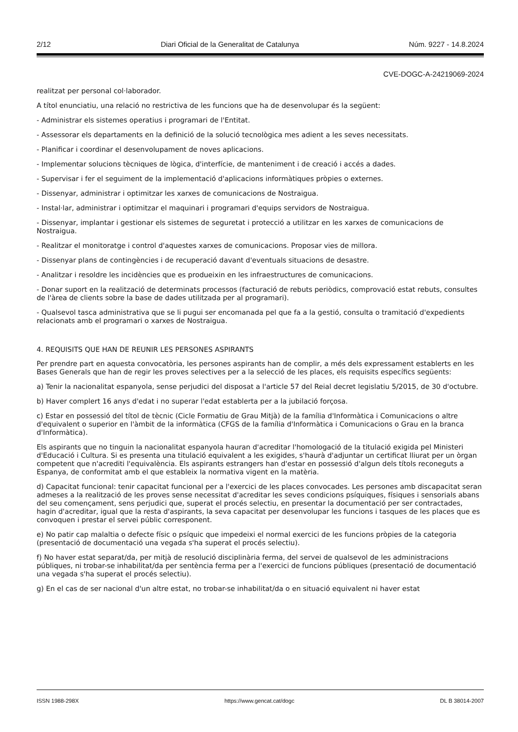2/12 Diari Oficial de la Generalitat de Catalunya Núm. 9227 - 14.8.2024
CVE-DOGC-A-24219069-2024
realitzat per personal col·laborador.
A títol enunciatiu, una relació no restrictiva de les funcions que ha de desenvolupar és la següent:
- Administrar els sistemes operatius i programari de l'Entitat.
- Assessorar els departaments en la definició de la solució tecnològica mes adient a les seves necessitats.
- Planificar i coordinar el desenvolupament de noves aplicacions.
- Implementar solucions tècniques de lògica, d'interfície, de manteniment i de creació i accés a dades.
- Supervisar i fer el seguiment de la implementació d'aplicacions informàtiques pròpies o externes.
- Dissenyar, administrar i optimitzar les xarxes de comunicacions de Nostraigua.
- Instal·lar, administrar i optimitzar el maquinari i programari d'equips servidors de Nostraigua.
- Dissenyar, implantar i gestionar els sistemes de seguretat i protecció a utilitzar en les xarxes de comunicacions de Nostraigua.
- Realitzar el monitoratge i control d'aquestes xarxes de comunicacions. Proposar vies de millora.
- Dissenyar plans de contingències i de recuperació davant d'eventuals situacions de desastre.
- Analitzar i resoldre les incidències que es produeixin en les infraestructures de comunicacions.
- Donar suport en la realització de determinats processos (facturació de rebuts periòdics, comprovació estat rebuts, consultes de l'àrea de clients sobre la base de dades utilitzada per al programari).
- Qualsevol tasca administrativa que se li pugui ser encomanada pel que fa a la gestió, consulta o tramitació d'expedients relacionats amb el programari o xarxes de Nostraigua.
4. REQUISITS QUE HAN DE REUNIR LES PERSONES ASPIRANTS
Per prendre part en aquesta convocatòria, les persones aspirants han de complir, a més dels expressament establerts en les Bases Generals que han de regir les proves selectives per a la selecció de les places, els requisits específics següents:
a) Tenir la nacionalitat espanyola, sense perjudici del disposat a l'article 57 del Reial decret legislatiu 5/2015, de 30 d'octubre.
b) Haver complert 16 anys d'edat i no superar l'edat establerta per a la jubilació forçosa.
c) Estar en possessió del títol de tècnic (Cicle Formatiu de Grau Mitjà) de la família d'Informàtica i Comunicacions o altre d'equivalent o superior en l'àmbit de la informàtica (CFGS de la família d'Informàtica i Comunicacions o Grau en la branca d'Informàtica).
Els aspirants que no tinguin la nacionalitat espanyola hauran d'acreditar l'homologació de la titulació exigida pel Ministeri d'Educació i Cultura. Si es presenta una titulació equivalent a les exigides, s'haurà d'adjuntar un certificat lliurat per un òrgan competent que n'acrediti l'equivalència. Els aspirants estrangers han d'estar en possessió d'algun dels títols reconeguts a Espanya, de conformitat amb el que estableix la normativa vigent en la matèria.
d) Capacitat funcional: tenir capacitat funcional per a l'exercici de les places convocades. Les persones amb discapacitat seran admeses a la realització de les proves sense necessitat d'acreditar les seves condicions psíquiques, físiques i sensorials abans del seu començament, sens perjudici que, superat el procés selectiu, en presentar la documentació per ser contractades, hagin d'acreditar, igual que la resta d'aspirants, la seva capacitat per desenvolupar les funcions i tasques de les places que es convoquen i prestar el servei públic corresponent.
e) No patir cap malaltia o defecte físic o psíquic que impedeixi el normal exercici de les funcions pròpies de la categoria (presentació de documentació una vegada s'ha superat el procés selectiu).
f) No haver estat separat/da, per mitjà de resolució disciplinària ferma, del servei de qualsevol de les administracions públiques, ni trobar-se inhabilitat/da per sentència ferma per a l'exercici de funcions públiques (presentació de documentació una vegada s'ha superat el procés selectiu).
g) En el cas de ser nacional d'un altre estat, no trobar-se inhabilitat/da o en situació equivalent ni haver estat
ISSN 1988-298X https://www.gencat.cat/dogc DL B 38014-2007